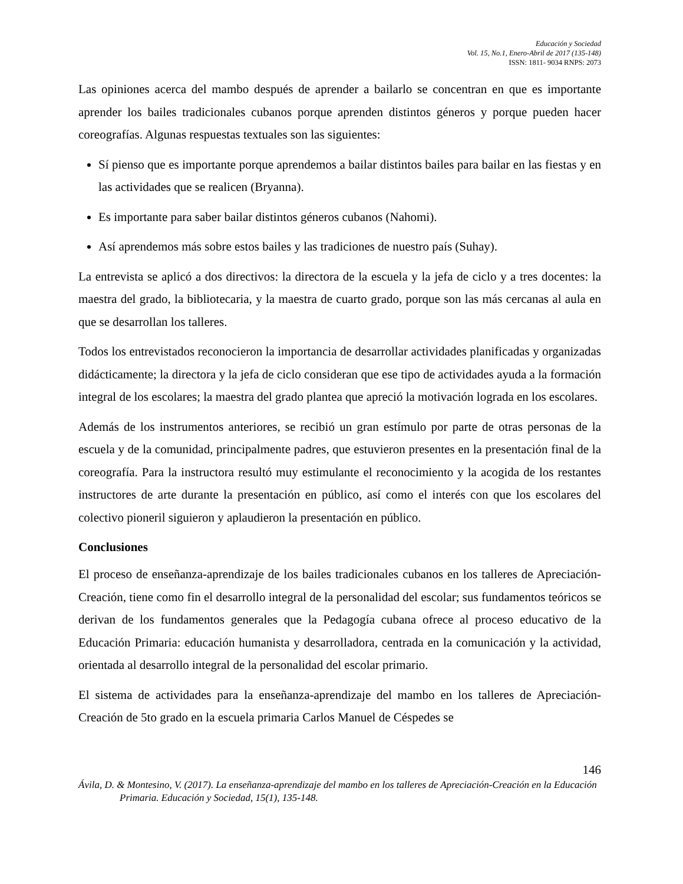Educación y Sociedad
Vol. 15, No.1, Enero-Abril de 2017 (135-148)
ISSN: 1811- 9034 RNPS: 2073
Las opiniones acerca del mambo después de aprender a bailarlo se concentran en que es importante aprender los bailes tradicionales cubanos porque aprenden distintos géneros y porque pueden hacer coreografías. Algunas respuestas textuales son las siguientes:
Sí pienso que es importante porque aprendemos a bailar distintos bailes para bailar en las fiestas y en las actividades que se realicen (Bryanna).
Es importante para saber bailar distintos géneros cubanos (Nahomi).
Así aprendemos más sobre estos bailes y las tradiciones de nuestro país (Suhay).
La entrevista se aplicó a dos directivos: la directora de la escuela y la jefa de ciclo y a tres docentes: la maestra del grado, la bibliotecaria, y la maestra de cuarto grado, porque son las más cercanas al aula en que se desarrollan los talleres.
Todos los entrevistados reconocieron la importancia de desarrollar actividades planificadas y organizadas didácticamente; la directora y la jefa de ciclo consideran que ese tipo de actividades ayuda a la formación integral de los escolares; la maestra del grado plantea que apreció la motivación lograda en los escolares.
Además de los instrumentos anteriores, se recibió un gran estímulo por parte de otras personas de la escuela y de la comunidad, principalmente padres, que estuvieron presentes en la presentación final de la coreografía. Para la instructora resultó muy estimulante el reconocimiento y la acogida de los restantes instructores de arte durante la presentación en público, así como el interés con que los escolares del colectivo pioneril siguieron y aplaudieron la presentación en público.
Conclusiones
El proceso de enseñanza-aprendizaje de los bailes tradicionales cubanos en los talleres de Apreciación-Creación, tiene como fin el desarrollo integral de la personalidad del escolar; sus fundamentos teóricos se derivan de los fundamentos generales que la Pedagogía cubana ofrece al proceso educativo de la Educación Primaria: educación humanista y desarrolladora, centrada en la comunicación y la actividad, orientada al desarrollo integral de la personalidad del escolar primario.
El sistema de actividades para la enseñanza-aprendizaje del mambo en los talleres de Apreciación-Creación de 5to grado en la escuela primaria Carlos Manuel de Céspedes se
146
Ávila, D. & Montesino, V. (2017). La enseñanza-aprendizaje del mambo en los talleres de Apreciación-Creación en la Educación Primaria. Educación y Sociedad, 15(1), 135-148.